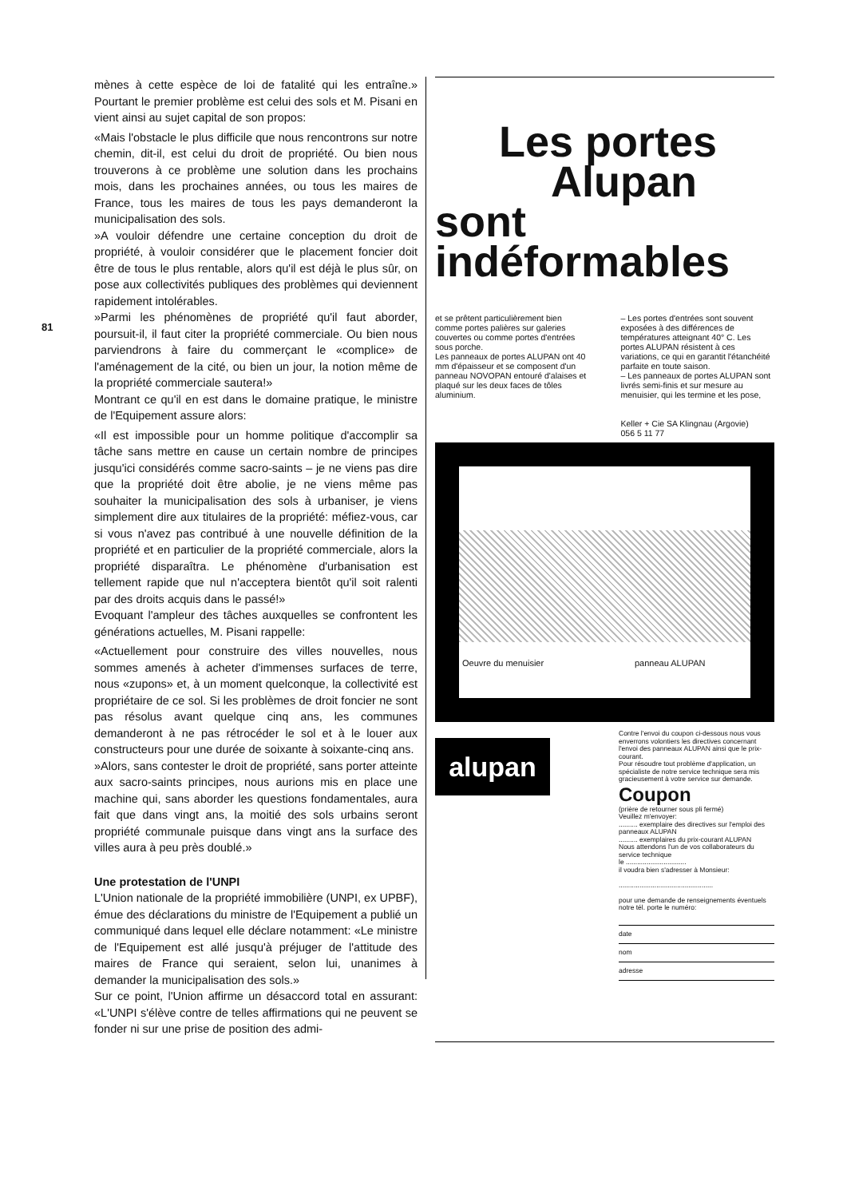81
mènes à cette espèce de loi de fatalité qui les entraîne.» Pourtant le premier problème est celui des sols et M. Pisani en vient ainsi au sujet capital de son propos:
«Mais l'obstacle le plus difficile que nous rencontrons sur notre chemin, dit-il, est celui du droit de propriété. Ou bien nous trouverons à ce problème une solution dans les prochains mois, dans les prochaines années, ou tous les maires de France, tous les maires de tous les pays demanderont la municipalisation des sols.
»A vouloir défendre une certaine conception du droit de propriété, à vouloir considérer que le placement foncier doit être de tous le plus rentable, alors qu'il est déjà le plus sûr, on pose aux collectivités publiques des problèmes qui deviennent rapidement intolérables.
»Parmi les phénomènes de propriété qu'il faut aborder, poursuit-il, il faut citer la propriété commerciale. Ou bien nous parviendrons à faire du commerçant le «complice» de l'aménagement de la cité, ou bien un jour, la notion même de la propriété commerciale sautera!»
Montrant ce qu'il en est dans le domaine pratique, le ministre de l'Equipement assure alors:
«Il est impossible pour un homme politique d'accomplir sa tâche sans mettre en cause un certain nombre de principes jusqu'ici considérés comme sacro-saints – je ne viens pas dire que la propriété doit être abolie, je ne viens même pas souhaiter la municipalisation des sols à urbaniser, je viens simplement dire aux titulaires de la propriété: méfiez-vous, car si vous n'avez pas contribué à une nouvelle définition de la propriété et en particulier de la propriété commerciale, alors la propriété disparaîtra. Le phénomène d'urbanisation est tellement rapide que nul n'acceptera bientôt qu'il soit ralenti par des droits acquis dans le passé!»
Evoquant l'ampleur des tâches auxquelles se confrontent les générations actuelles, M. Pisani rappelle:
«Actuellement pour construire des villes nouvelles, nous sommes amenés à acheter d'immenses surfaces de terre, nous «zupons» et, à un moment quelconque, la collectivité est propriétaire de ce sol. Si les problèmes de droit foncier ne sont pas résolus avant quelque cinq ans, les communes demanderont à ne pas rétrocéder le sol et à le louer aux constructeurs pour une durée de soixante à soixante-cinq ans.
»Alors, sans contester le droit de propriété, sans porter atteinte aux sacro-saints principes, nous aurions mis en place une machine qui, sans aborder les questions fondamentales, aura fait que dans vingt ans, la moitié des sols urbains seront propriété communale puisque dans vingt ans la surface des villes aura à peu près doublé.»
Une protestation de l'UNPI
L'Union nationale de la propriété immobilière (UNPI, ex UPBF), émue des déclarations du ministre de l'Equipement a publié un communiqué dans lequel elle déclare notamment: «Le ministre de l'Equipement est allé jusqu'à préjuger de l'attitude des maires de France qui seraient, selon lui, unanimes à demander la municipalisation des sols.»
Sur ce point, l'Union affirme un désaccord total en assurant: «L'UNPI s'élève contre de telles affirmations qui ne peuvent se fonder ni sur une prise de position des admi-
Les portes
Alupan sont
indéformables
et se prêtent particulièrement bien comme portes palières sur galeries couvertes ou comme portes d'entrées sous porche.
Les panneaux de portes ALUPAN ont 40 mm d'épaisseur et se composent d'un panneau NOVOPAN entouré d'alaises et plaqué sur les deux faces de tôles aluminium.
– Les portes d'entrées sont souvent exposées à des différences de températures atteignant 40° C. Les portes ALUPAN résistent à ces variations, ce qui en garantit l'étanchéité parfaite en toute saison.
– Les panneaux de portes ALUPAN sont livrés semi-finis et sur mesure au menuisier, qui les termine et les pose,
Keller + Cie SA Klingnau (Argovie)
056 5 11 77
Oeuvre du menuisier panneau ALUPAN
alupan
Contre l'envoi du coupon ci-dessous nous vous enverrons volontiers les directives concernant l'envoi des panneaux ALUPAN ainsi que le prix-courant.
Pour résoudre tout problème d'application, un spécialiste de notre service technique sera mis gracieusement à votre service sur demande.
Coupon
(prière de retourner sous pli fermé)
Veuillez m'envoyer:
.......... exemplaire des directives sur l'emploi des panneaux ALUPAN
.......... exemplaires du prix-courant ALUPAN
Nous attendons l'un de vos collaborateurs du service technique
le ................................
il voudra bien s'adresser à Monsieur:
..................................................
pour une demande de renseignements éventuels notre tél. porte le numéro:
date
nom
adresse